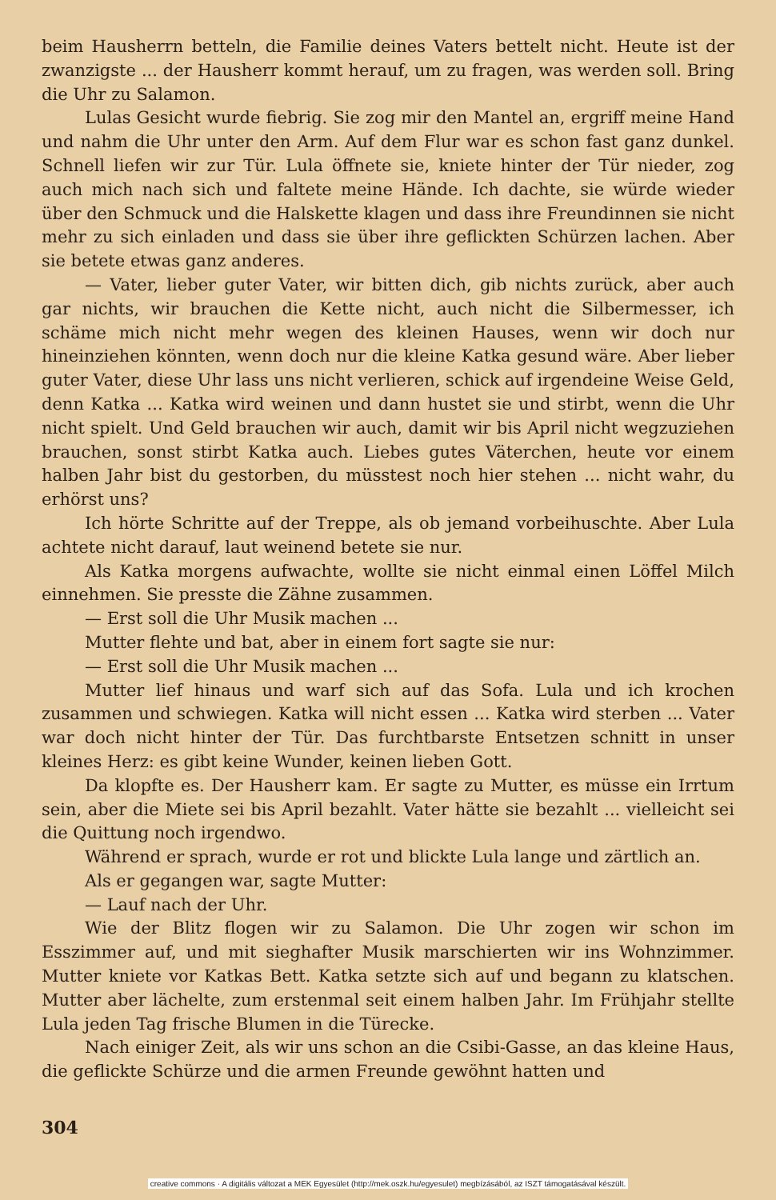beim Hausherrn betteln, die Familie deines Vaters bettelt nicht. Heute ist der zwanzigste ... der Hausherr kommt herauf, um zu fragen, was werden soll. Bring die Uhr zu Salamon.
Lulas Gesicht wurde fiebrig. Sie zog mir den Mantel an, ergriff meine Hand und nahm die Uhr unter den Arm. Auf dem Flur war es schon fast ganz dunkel. Schnell liefen wir zur Tür. Lula öffnete sie, kniete hinter der Tür nieder, zog auch mich nach sich und faltete meine Hände. Ich dachte, sie würde wieder über den Schmuck und die Halskette klagen und dass ihre Freundinnen sie nicht mehr zu sich einladen und dass sie über ihre geflickten Schürzen lachen. Aber sie betete etwas ganz anderes.
— Vater, lieber guter Vater, wir bitten dich, gib nichts zurück, aber auch gar nichts, wir brauchen die Kette nicht, auch nicht die Silbermesser, ich schäme mich nicht mehr wegen des kleinen Hauses, wenn wir doch nur hineinziehen könnten, wenn doch nur die kleine Katka gesund wäre. Aber lieber guter Vater, diese Uhr lass uns nicht verlieren, schick auf irgendeine Weise Geld, denn Katka ... Katka wird weinen und dann hustet sie und stirbt, wenn die Uhr nicht spielt. Und Geld brauchen wir auch, damit wir bis April nicht wegzuziehen brauchen, sonst stirbt Katka auch. Liebes gutes Väterchen, heute vor einem halben Jahr bist du gestorben, du müsstest noch hier stehen ... nicht wahr, du erhörst uns?
Ich hörte Schritte auf der Treppe, als ob jemand vorbeihuschte. Aber Lula achtete nicht darauf, laut weinend betete sie nur.
Als Katka morgens aufwachte, wollte sie nicht einmal einen Löffel Milch einnehmen. Sie presste die Zähne zusammen.
— Erst soll die Uhr Musik machen ...
Mutter flehte und bat, aber in einem fort sagte sie nur:
— Erst soll die Uhr Musik machen ...
Mutter lief hinaus und warf sich auf das Sofa. Lula und ich krochen zusammen und schwiegen. Katka will nicht essen ... Katka wird sterben ... Vater war doch nicht hinter der Tür. Das furchtbarste Entsetzen schnitt in unser kleines Herz: es gibt keine Wunder, keinen lieben Gott.
Da klopfte es. Der Hausherr kam. Er sagte zu Mutter, es müsse ein Irrtum sein, aber die Miete sei bis April bezahlt. Vater hätte sie bezahlt ... vielleicht sei die Quittung noch irgendwo.
Während er sprach, wurde er rot und blickte Lula lange und zärtlich an.
Als er gegangen war, sagte Mutter:
— Lauf nach der Uhr.
Wie der Blitz flogen wir zu Salamon. Die Uhr zogen wir schon im Esszimmer auf, und mit sieghafter Musik marschierten wir ins Wohnzimmer. Mutter kniete vor Katkas Bett. Katka setzte sich auf und begann zu klatschen. Mutter aber lächelte, zum erstenmal seit einem halben Jahr. Im Frühjahr stellte Lula jeden Tag frische Blumen in die Türecke.
Nach einiger Zeit, als wir uns schon an die Csibi-Gasse, an das kleine Haus, die geflickte Schürze und die armen Freunde gewöhnt hatten und
304
creative commons · A digitális változat a MEK Egyesület (http://mek.oszk.hu/egyesulet) megbízásából, az ISZT támogatásával készült.